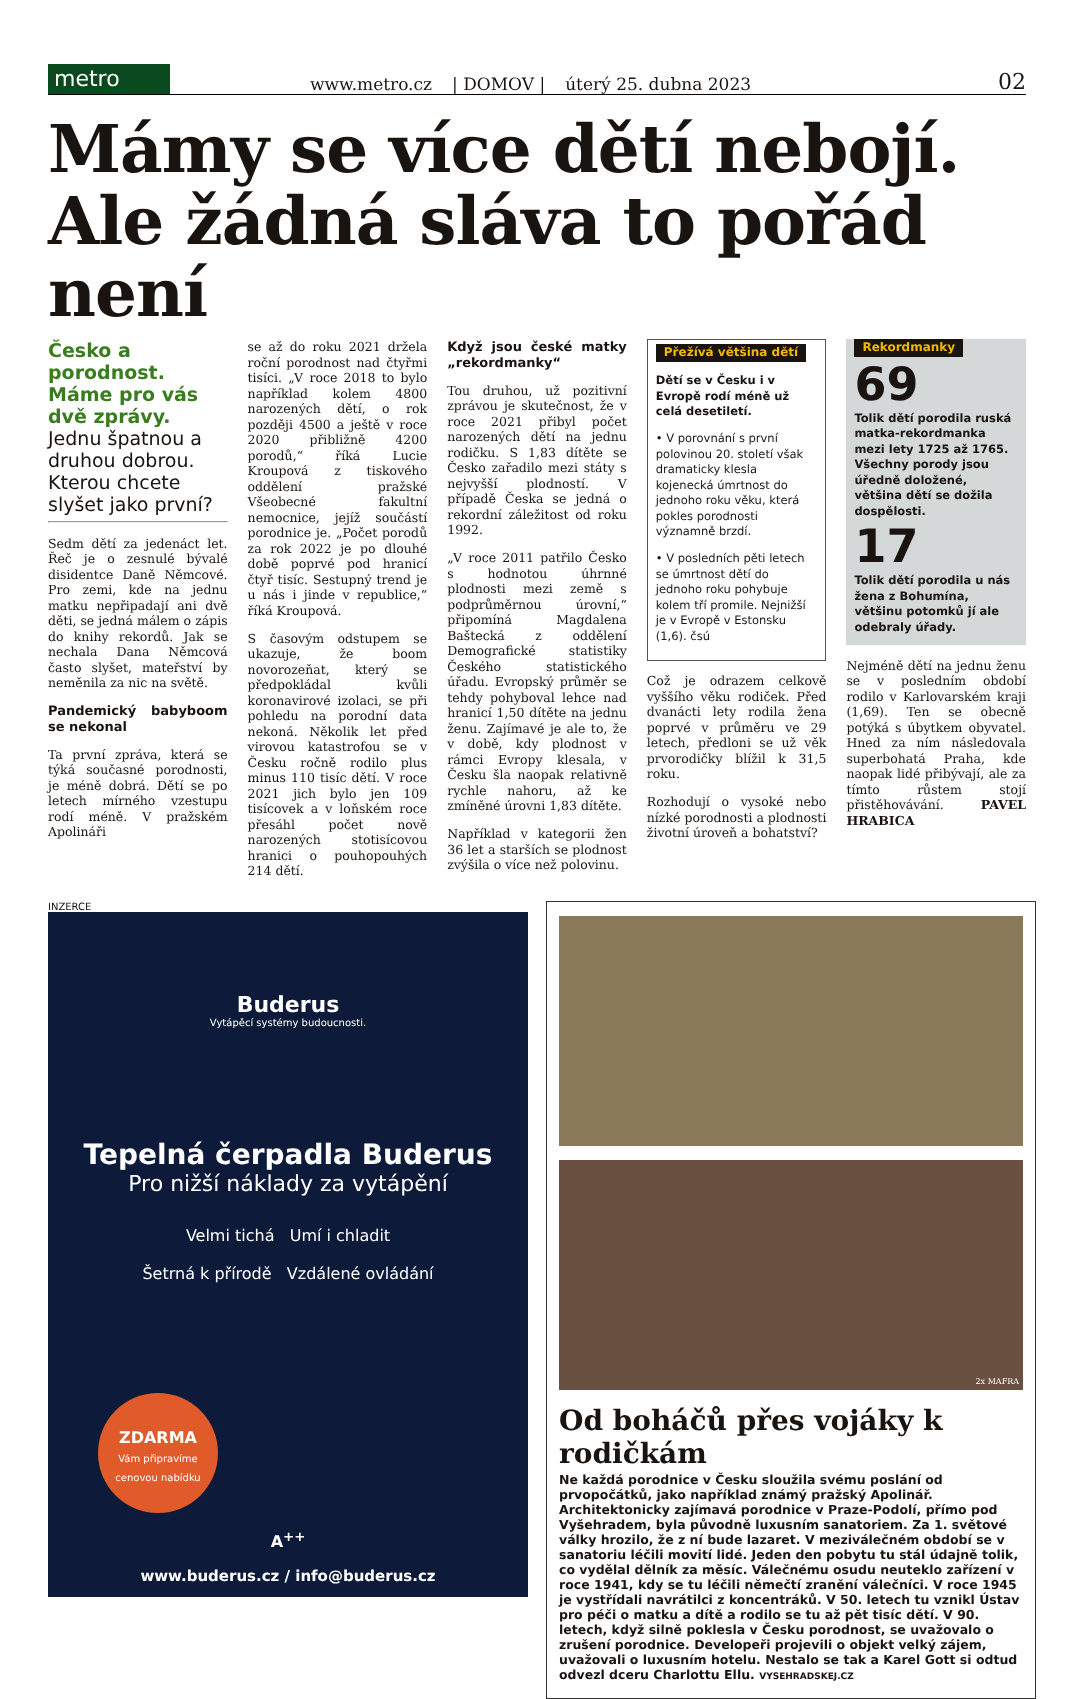metro
www.metro.cz | DOMOV | úterý 25. dubna 2023 02
Mámy se více dětí nebojí. Ale žádná sláva to pořád není
Česko a porodnost. Máme pro vás dvě zprávy. Jednu špatnou a druhou dobrou. Kterou chcete slyšet jako první?
Sedm dětí za jedenáct let. Řeč je o zesnulé bývalé disidentce Daně Němcové. Pro zemi, kde na jednu matku nepřipadají ani dvě děti, se jedná málem o zápis do knihy rekordů. Jak se nechala Dana Němcová často slyšet, mateřství by neměnila za nic na světě.
Pandemický babyboom se nekonal
Ta první zpráva, která se týká současné porodnosti, je méně dobrá. Dětí se po letech mírného vzestupu rodí méně. V pražském Apolináři
se až do roku 2021 držela roční porodnost nad čtyřmi tisíci. „V roce 2018 to bylo například kolem 4800 narozených dětí, o rok později 4500 a ještě v roce 2020 přibližně 4200 porodů,“ říká Lucie Kroupová z tiskového oddělení pražské Všeobecné fakultní nemocnice, jejíž součástí porodnice je. „Počet porodů za rok 2022 je po dlouhé době poprvé pod hranicí čtyř tisíc. Sestupný trend je u nás i jinde v republice,“ říká Kroupová.
S časovým odstupem se ukazuje, že boom novorozeňat, který se předpokládal kvůli koronavirové izolaci, se při pohledu na porodní data nekoná. Několik let před virovou katastrofou se v Česku ročně rodilo plus minus 110 tisíc dětí. V roce 2021 jich bylo jen 109 tisícovek a v loňském roce přesáhl počet nově narozených stotisícovou hranici o pouhopouhých 214 dětí.
Když jsou české matky „rekordmanky“
Tou druhou, už pozitivní zprávou je skutečnost, že v roce 2021 přibyl počet narozených dětí na jednu rodičku. S 1,83 dítěte se Česko zařadilo mezi státy s nejvyšší plodností. V případě Česka se jedná o rekordní záležitost od roku 1992.
„V roce 2011 patřilo Česko s hodnotou úhrnné plodnosti mezi země s podprůměrnou úrovní,“ připomíná Magdalena Baštecká z oddělení Demografické statistiky Českého statistického úřadu. Evropský průměr se tehdy pohyboval lehce nad hranicí 1,50 dítěte na jednu ženu. Zajímavé je ale to, že v době, kdy plodnost v rámci Evropy klesala, v Česku šla naopak relativně rychle nahoru, až ke zmíněné úrovni 1,83 dítěte.
Například v kategorii žen 36 let a starších se plodnost zvýšila o více než polovinu.
Přežívá většina dětí
Dětí se v Česku i v Evropě rodí méně už celá desetiletí.
• V porovnání s první polovinou 20. století však dramaticky klesla kojenecká úmrtnost do jednoho roku věku, která pokles porodnosti významně brzdí.
• V posledních pěti letech se úmrtnost dětí do jednoho roku pohybuje kolem tří promile. Nejnižší je v Evropě v Estonsku (1,6). čsú
Což je odrazem celkově vyššího věku rodiček. Před dvanácti lety rodila žena poprvé v průměru ve 29 letech, předloni se už věk prvorodičky blížil k 31,5 roku.
Rozhodují o vysoké nebo nízké porodnosti a plodnosti životní úroveň a bohatství?
Rekordmanky
69
Tolik dětí porodila ruská matka-rekordmanka mezi lety 1725 až 1765. Všechny porody jsou úředně doložené, většina dětí se dožila dospělosti.
17
Tolik dětí porodila u nás žena z Bohumína, většinu potomků jí ale odebraly úřady.
Nejméně dětí na jednu ženu se v posledním období rodilo v Karlovarském kraji (1,69). Ten se obecně potýká s úbytkem obyvatel. Hned za ním následovala superbohatá Praha, kde naopak lidé přibývají, ale za tímto růstem stojí přistěhovávání. PAVEL HRABICA
INZERCE
Buderus
Vytápěcí systémy budoucnosti.
Tepelná čerpadla Buderus
Pro nižší náklady za vytápění
Velmi tichá Umí i chladit
Šetrná k přírodě Vzdálené ovládání
ZDARMA
Vám připravíme cenovou nabídku
A<sup>++</sup>
www.buderus.cz / info@buderus.cz
2x MAFRA
Od boháčů přes vojáky k rodičkám
Ne každá porodnice v Česku sloužila svému poslání od prvopočátků, jako například známý pražský Apolinář. Architektonicky zajímavá porodnice v Praze-Podolí, přímo pod Vyšehradem, byla původně luxusním sanatoriem. Za 1. světové války hrozilo, že z ní bude lazaret. V meziválečném období se v sanatoriu léčili movití lidé. Jeden den pobytu tu stál údajně tolik, co vydělal dělník za měsíc. Válečnému osudu neuteklo zařízení v roce 1941, kdy se tu léčili němečtí zranění válečníci. V roce 1945 je vystřídali navrátilci z koncentráků. V 50. letech tu vznikl Ústav pro péči o matku a dítě a rodilo se tu až pět tisíc dětí. V 90. letech, když silně poklesla v Česku porodnost, se uvažovalo o zrušení porodnice. Developeři projevili o objekt velký zájem, uvažovali o luxusním hotelu. Nestalo se tak a Karel Gott si odtud odvezl dceru Charlottu Ellu. VYSEHRADSKEJ.CZ